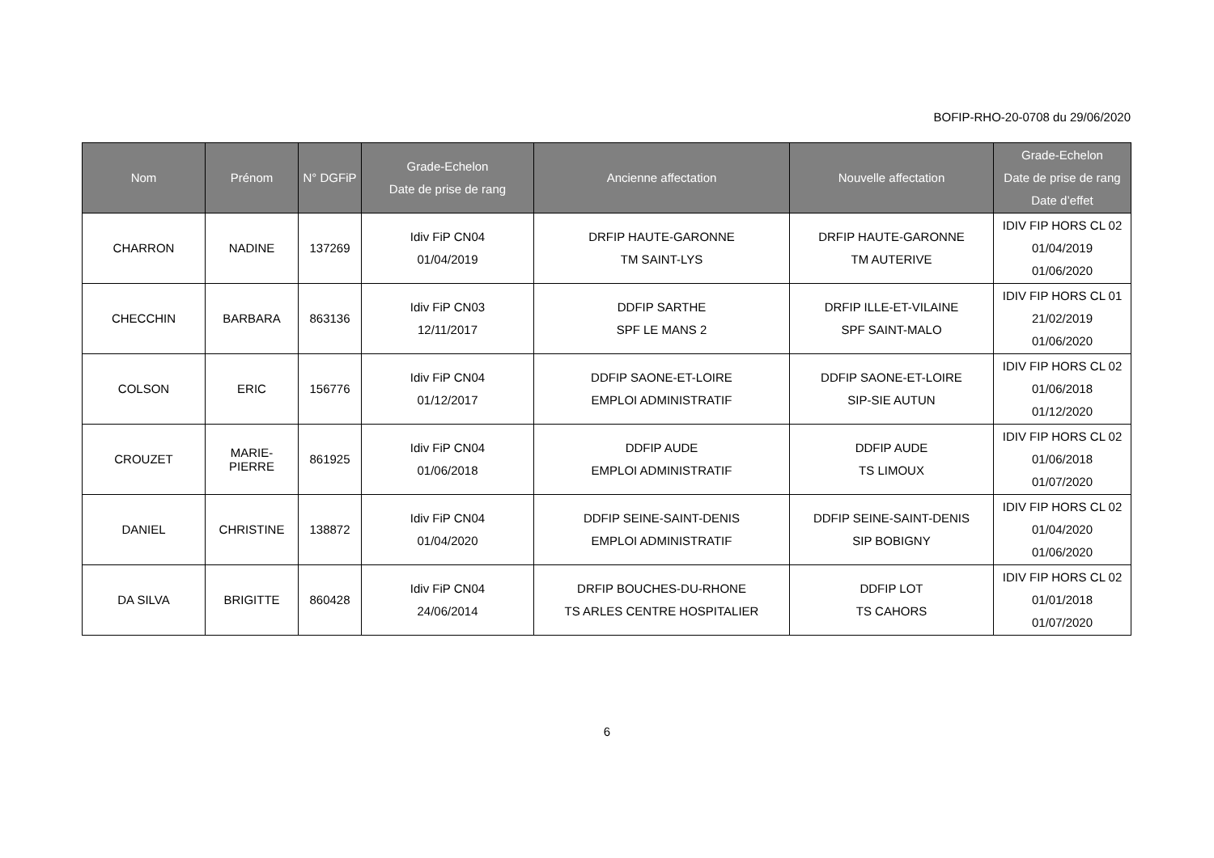BOFIP-RHO-20-0708 du 29/06/2020
| Nom | Prénom | N° DGFiP | Grade-Echelon Date de prise de rang | Ancienne affectation | Nouvelle affectation | Grade-Echelon Date de prise de rang Date d’effet |
| --- | --- | --- | --- | --- | --- | --- |
| CHARRON | NADINE | 137269 | Idiv FiP CN04 01/04/2019 | DRFIP HAUTE-GARONNE TM SAINT-LYS | DRFIP HAUTE-GARONNE TM AUTERIVE | IDIV FIP HORS CL 02 01/04/2019 01/06/2020 |
| CHECCHIN | BARBARA | 863136 | Idiv FiP CN03 12/11/2017 | DDFIP SARTHE SPF LE MANS 2 | DRFIP ILLE-ET-VILAINE SPF SAINT-MALO | IDIV FIP HORS CL 01 21/02/2019 01/06/2020 |
| COLSON | ERIC | 156776 | Idiv FiP CN04 01/12/2017 | DDFIP SAONE-ET-LOIRE EMPLOI ADMINISTRATIF | DDFIP SAONE-ET-LOIRE SIP-SIE AUTUN | IDIV FIP HORS CL 02 01/06/2018 01/12/2020 |
| CROUZET | MARIE- PIERRE | 861925 | Idiv FiP CN04 01/06/2018 | DDFIP AUDE EMPLOI ADMINISTRATIF | DDFIP AUDE TS LIMOUX | IDIV FIP HORS CL 02 01/06/2018 01/07/2020 |
| DANIEL | CHRISTINE | 138872 | Idiv FiP CN04 01/04/2020 | DDFIP SEINE-SAINT-DENIS EMPLOI ADMINISTRATIF | DDFIP SEINE-SAINT-DENIS SIP BOBIGNY | IDIV FIP HORS CL 02 01/04/2020 01/06/2020 |
| DA SILVA | BRIGITTE | 860428 | Idiv FiP CN04 24/06/2014 | DRFIP BOUCHES-DU-RHONE TS ARLES CENTRE HOSPITALIER | DDFIP LOT TS CAHORS | IDIV FIP HORS CL 02 01/01/2018 01/07/2020 |
6